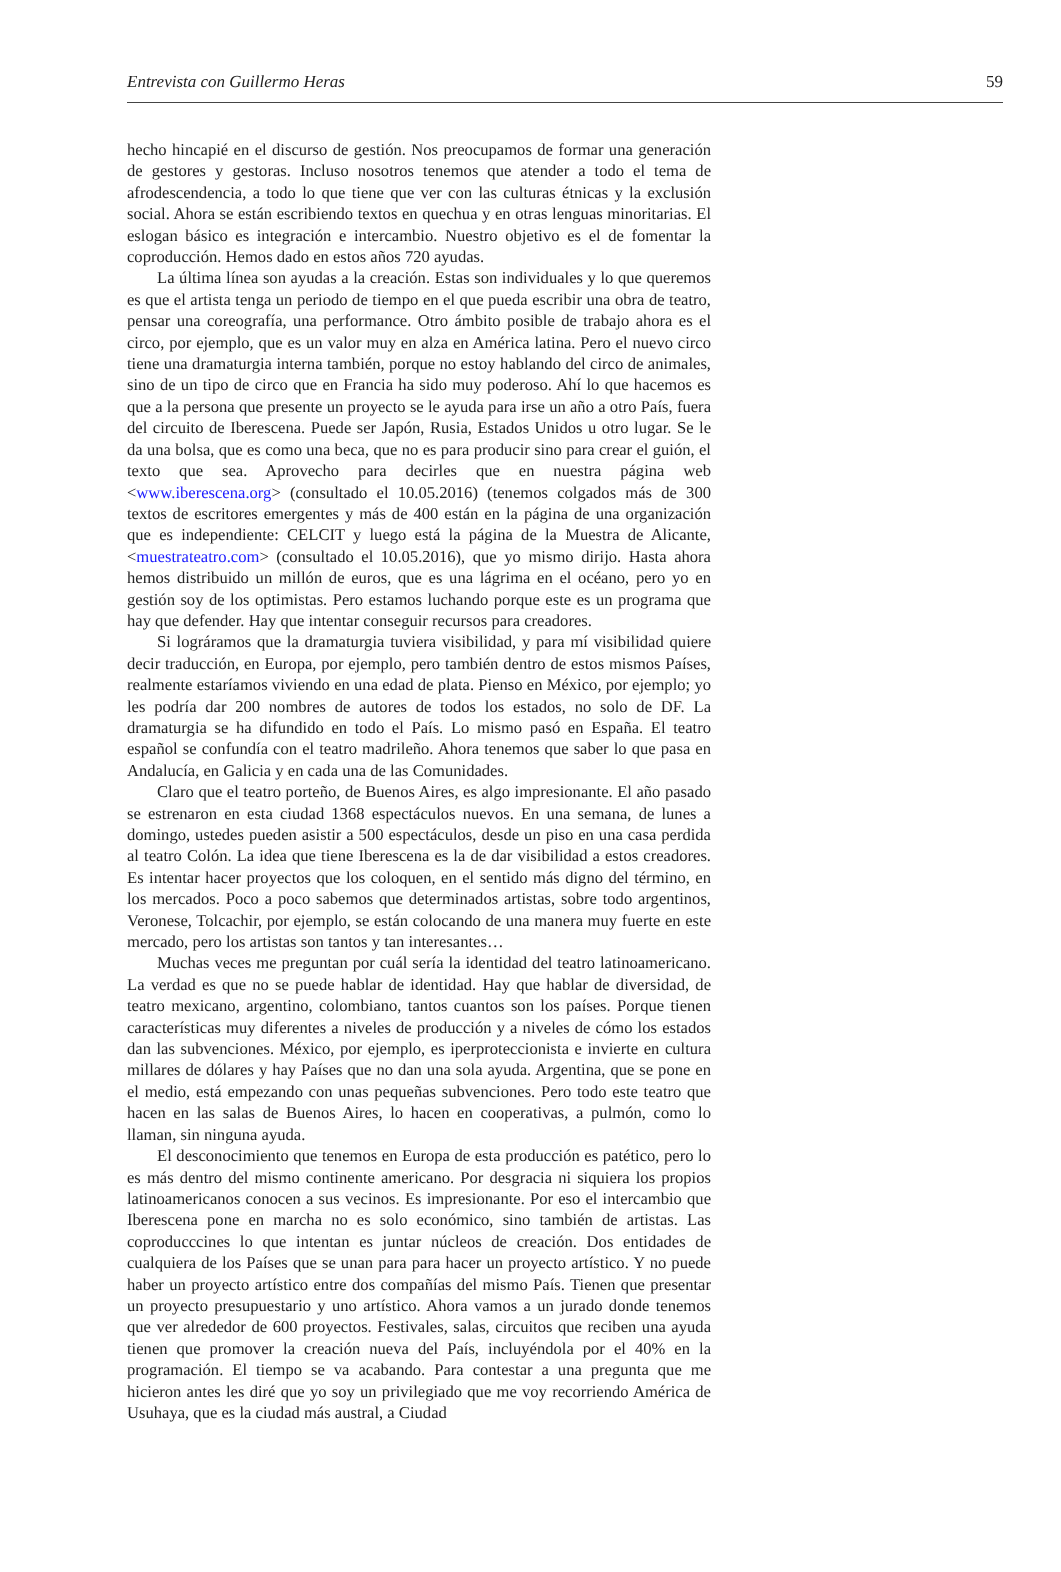Entrevista con Guillermo Heras 59
hecho hincapié en el discurso de gestión. Nos preocupamos de formar una generación de gestores y gestoras. Incluso nosotros tenemos que atender a todo el tema de afrodescendencia, a todo lo que tiene que ver con las culturas étnicas y la exclusión social. Ahora se están escribiendo textos en quechua y en otras lenguas minoritarias. El eslogan básico es integración e intercambio. Nuestro objetivo es el de fomentar la coproducción. Hemos dado en estos años 720 ayudas.
La última línea son ayudas a la creación. Estas son individuales y lo que queremos es que el artista tenga un periodo de tiempo en el que pueda escribir una obra de teatro, pensar una coreografía, una performance. Otro ámbito posible de trabajo ahora es el circo, por ejemplo, que es un valor muy en alza en América latina. Pero el nuevo circo tiene una dramaturgia interna también, porque no estoy hablando del circo de animales, sino de un tipo de circo que en Francia ha sido muy poderoso. Ahí lo que hacemos es que a la persona que presente un proyecto se le ayuda para irse un año a otro País, fuera del circuito de Iberescena. Puede ser Japón, Rusia, Estados Unidos u otro lugar. Se le da una bolsa, que es como una beca, que no es para producir sino para crear el guión, el texto que sea. Aprovecho para decirles que en nuestra página web <www.iberescena.org> (consultado el 10.05.2016) (tenemos colgados más de 300 textos de escritores emergentes y más de 400 están en la página de una organización que es independiente: CELCIT y luego está la página de la Muestra de Alicante, <muestrateatro.com> (consultado el 10.05.2016), que yo mismo dirijo. Hasta ahora hemos distribuido un millón de euros, que es una lágrima en el océano, pero yo en gestión soy de los optimistas. Pero estamos luchando porque este es un programa que hay que defender. Hay que intentar conseguir recursos para creadores.
Si lográramos que la dramaturgia tuviera visibilidad, y para mí visibilidad quiere decir traducción, en Europa, por ejemplo, pero también dentro de estos mismos Países, realmente estaríamos viviendo en una edad de plata. Pienso en México, por ejemplo; yo les podría dar 200 nombres de autores de todos los estados, no solo de DF. La dramaturgia se ha difundido en todo el País. Lo mismo pasó en España. El teatro español se confundía con el teatro madrileño. Ahora tenemos que saber lo que pasa en Andalucía, en Galicia y en cada una de las Comunidades.
Claro que el teatro porteño, de Buenos Aires, es algo impresionante. El año pasado se estrenaron en esta ciudad 1368 espectáculos nuevos. En una semana, de lunes a domingo, ustedes pueden asistir a 500 espectáculos, desde un piso en una casa perdida al teatro Colón. La idea que tiene Iberescena es la de dar visibilidad a estos creadores. Es intentar hacer proyectos que los coloquen, en el sentido más digno del término, en los mercados. Poco a poco sabemos que determinados artistas, sobre todo argentinos, Veronese, Tolcachir, por ejemplo, se están colocando de una manera muy fuerte en este mercado, pero los artistas son tantos y tan interesantes…
Muchas veces me preguntan por cuál sería la identidad del teatro latinoamericano. La verdad es que no se puede hablar de identidad. Hay que hablar de diversidad, de teatro mexicano, argentino, colombiano, tantos cuantos son los países. Porque tienen características muy diferentes a niveles de producción y a niveles de cómo los estados dan las subvenciones. México, por ejemplo, es iperproteccionista e invierte en cultura millares de dólares y hay Países que no dan una sola ayuda. Argentina, que se pone en el medio, está empezando con unas pequeñas subvenciones. Pero todo este teatro que hacen en las salas de Buenos Aires, lo hacen en cooperativas, a pulmón, como lo llaman, sin ninguna ayuda.
El desconocimiento que tenemos en Europa de esta producción es patético, pero lo es más dentro del mismo continente americano. Por desgracia ni siquiera los propios latinoamericanos conocen a sus vecinos. Es impresionante. Por eso el intercambio que Iberescena pone en marcha no es solo económico, sino también de artistas. Las coproducccines lo que intentan es juntar núcleos de creación. Dos entidades de cualquiera de los Países que se unan para para hacer un proyecto artístico. Y no puede haber un proyecto artístico entre dos compañías del mismo País. Tienen que presentar un proyecto presupuestario y uno artístico. Ahora vamos a un jurado donde tenemos que ver alrededor de 600 proyectos. Festivales, salas, circuitos que reciben una ayuda tienen que promover la creación nueva del País, incluyéndola por el 40% en la programación. El tiempo se va acabando. Para contestar a una pregunta que me hicieron antes les diré que yo soy un privilegiado que me voy recorriendo América de Usuhaya, que es la ciudad más austral, a Ciudad